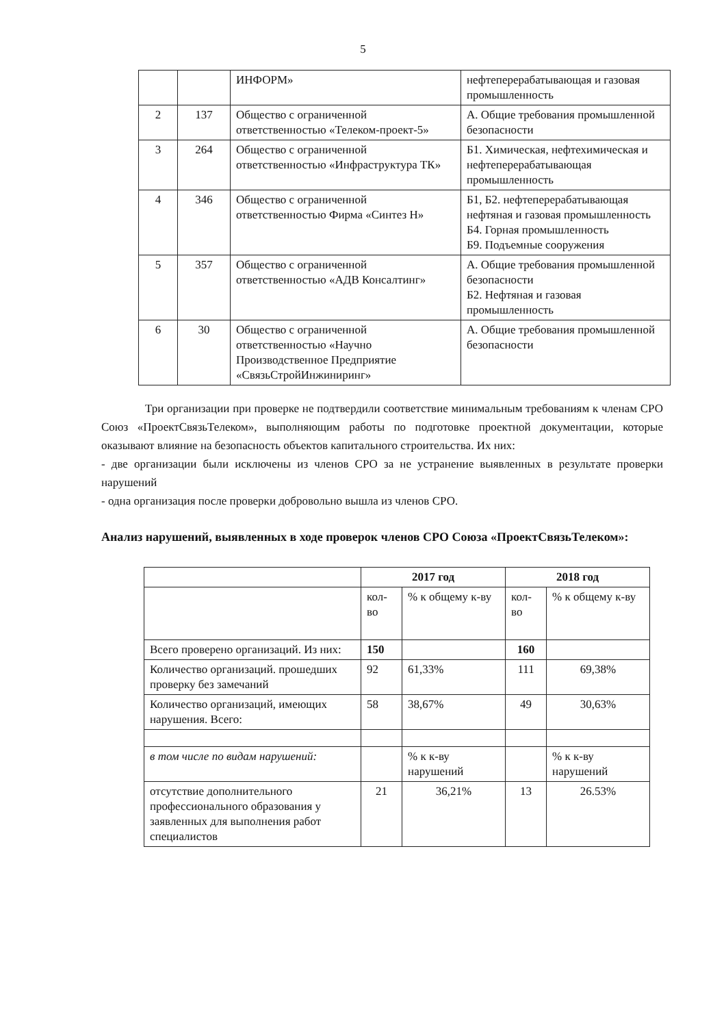5
| | | ИНФОРМ» | нефтеперерабатывающая и газовая промышленность |
| 2 | 137 | Общество с ограниченной ответственностью «Телеком-проект-5» | А. Общие требования промышленной безопасности |
| 3 | 264 | Общество с ограниченной ответственностью «Инфраструктура ТК» | Б1. Химическая, нефтехимическая и нефтеперерабатывающая промышленность |
| 4 | 346 | Общество с ограниченной ответственностью Фирма «Синтез Н» | Б1, Б2. нефтеперерабатывающая нефтяная и газовая промышленность Б4. Горная промышленность Б9. Подъемные сооружения |
| 5 | 357 | Общество с ограниченной ответственностью «АДВ Консалтинг» | А. Общие требования промышленной безопасности Б2. Нефтяная и газовая промышленность |
| 6 | 30 | Общество с ограниченной ответственностью «Научно Производственное Предприятие «СвязьСтройИнжиниринг» | А. Общие требования промышленной безопасности |
Три организации при проверке не подтвердили соответствие минимальным требованиям к членам СРО Союз «ПроектСвязьТелеком», выполняющим работы по подготовке проектной документации, которые оказывают влияние на безопасность объектов капитального строительства. Их них:
- две организации были исключены из членов СРО за не устранение выявленных в результате проверки нарушений
- одна организация после проверки добровольно вышла из членов СРО.
Анализ нарушений, выявленных в ходе проверок членов СРО Союза «ПроектСвязьТелеком»:
| | 2017 год | | 2018 год | |
| | кол-во | % к общему к-ву | кол-во | % к общему к-ву |
| Всего проверено организаций. Из них: | 150 | | 160 | |
| Количество организаций. прошедших проверку без замечаний | 92 | 61,33% | 111 | 69,38% |
| Количество организаций, имеющих нарушения. Всего: | 58 | 38,67% | 49 | 30,63% |
| в том числе по видам нарушений: | | % к к-ву нарушений | | % к к-ву нарушений |
| отсутствие дополнительного профессионального образования у заявленных для выполнения работ специалистов | 21 | 36,21% | 13 | 26.53% |